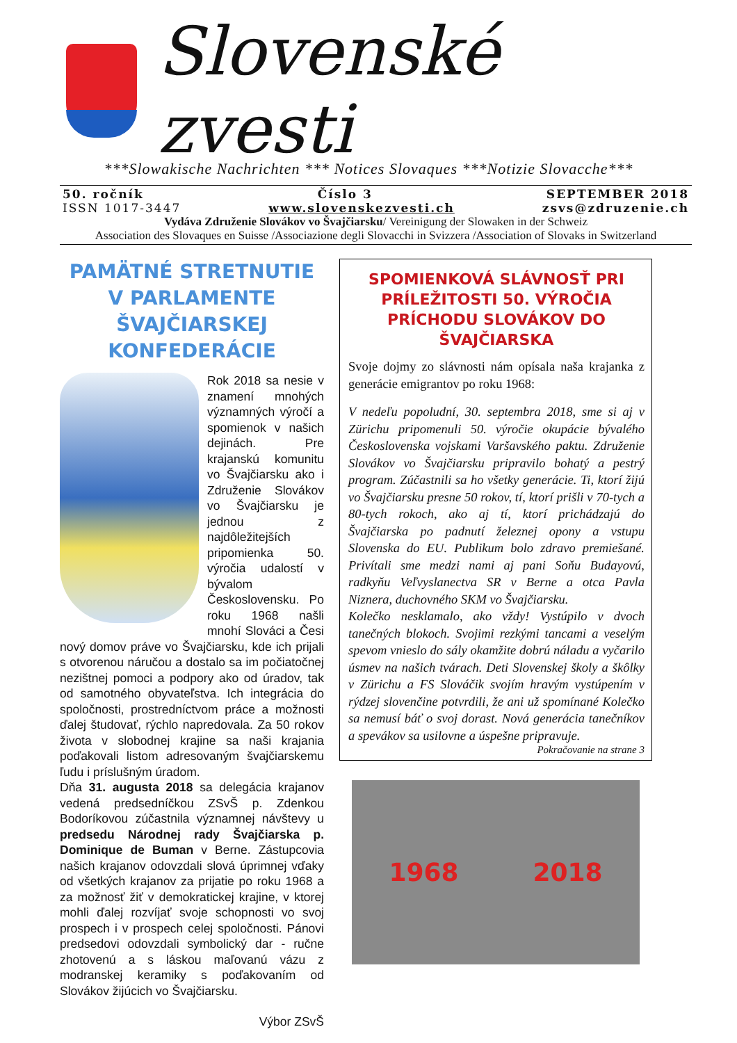Slovenské zvesti
***Slowakische Nachrichten *** Notices Slovaques ***Notizie Slovacche***
50. ročník Číslo 3 SEPTEMBER 2018
ISSN 1017-3447 www.slovenskezvesti.ch zsvs@zdruzenie.ch
Vydáva Združenie Slovákov vo Švajčiarsku/ Vereinigung der Slowaken in der Schweiz
Association des Slovaques en Suisse /Associazione degli Slovacchi in Svizzera /Association of Slovaks in Switzerland
PAMÄTNÉ STRETNUTIE V PARLAMENTE ŠVAJČIARSKEJ KONFEDERÁCIE
Rok 2018 sa nesie v znamení mnohých významných výročí a spomienok v našich dejinách. Pre krajanskú komunitu vo Švajčiarsku ako i Združenie Slovákov vo Švajčiarsku je jednou z najdôležitejších pripomienka 50. výročia udalostí v bývalom Československu. Po roku 1968 našli mnohí Slováci a Česi nový domov práve vo Švajčiarsku, kde ich prijali s otvorenou náručou a dostalo sa im počiatočnej nezištnej pomoci a podpory ako od úradov, tak od samotného obyvateľstva. Ich integrácia do spoločnosti, prostredníctvom práce a možnosti ďalej študovať, rýchlo napredovala. Za 50 rokov života v slobodnej krajine sa naši krajania poďakovali listom adresovaným švajčiarskemu ľudu i príslušným úradom.
Dňa 31. augusta 2018 sa delegácia krajanov vedená predsedníčkou ZSvŠ p. Zdenkou Bodoríkovou zúčastnila významnej návštevy u predsedu Národnej rady Švajčiarska p. Dominique de Buman v Berne. Zástupcovia našich krajanov odovzdali slová úprimnej vďaky od všetkých krajanov za prijatie po roku 1968 a za možnosť žiť v demokratickej krajine, v ktorej mohli ďalej rozvíjať svoje schopnosti vo svoj prospech i v prospech celej spoločnosti. Pánovi predsedovi odovzdali symbolický dar - ručne zhotovenú a s láskou maľovanú vázu z modranskej keramiky s poďakovaním od Slovákov žijúcich vo Švajčiarsku.
Výbor ZSvŠ
SPOMIENKOVÁ SLÁVNOSŤ PRI PRÍLEŽITOSTI 50. VÝROČIA PRÍCHODU SLOVÁKOV DO ŠVAJČIARSKA
Svoje dojmy zo slávnosti nám opísala naša krajanka z generácie emigrantov po roku 1968:
V nedeľu popoludní, 30. septembra 2018, sme si aj v Zürichu pripomenuli 50. výročie okupácie bývalého Československa vojskami Varšavského paktu. Združenie Slovákov vo Švajčiarsku pripravilo bohatý a pestrý program. Zúčastnili sa ho všetky generácie. Ti, ktorí žijú vo Švajčiarsku presne 50 rokov, tí, ktorí prišli v 70-tych a 80-tych rokoch, ako aj tí, ktorí prichádzajú do Švajčiarska po padnutí železnej opony a vstupu Slovenska do EU. Publikum bolo zdravo premiešané. Privítali sme medzi nami aj pani Soňu Budayovú, radkyňu Veľvyslanectva SR v Berne a otca Pavla Niznera, duchovného SKM vo Švajčiarsku.
Kolečko nesklamalo, ako vždy! Vystúpilo v dvoch tanečných blokoch. Svojimi rezkými tancami a veselým spevom vnieslo do sály okamžite dobrú náladu a vyčarilo úsmev na našich tvárach. Deti Slovenskej školy a škôlky v Zürichu a FS Slováčik svojím hravým vystúpením v rýdzej slovenčine potvrdili, že ani už spomínané Kolečko sa nemusí báť o svoj dorast. Nová generácia tanečníkov a spevákov sa usilovne a úspešne pripravuje.
Pokračovanie na strane 3
1968 2018